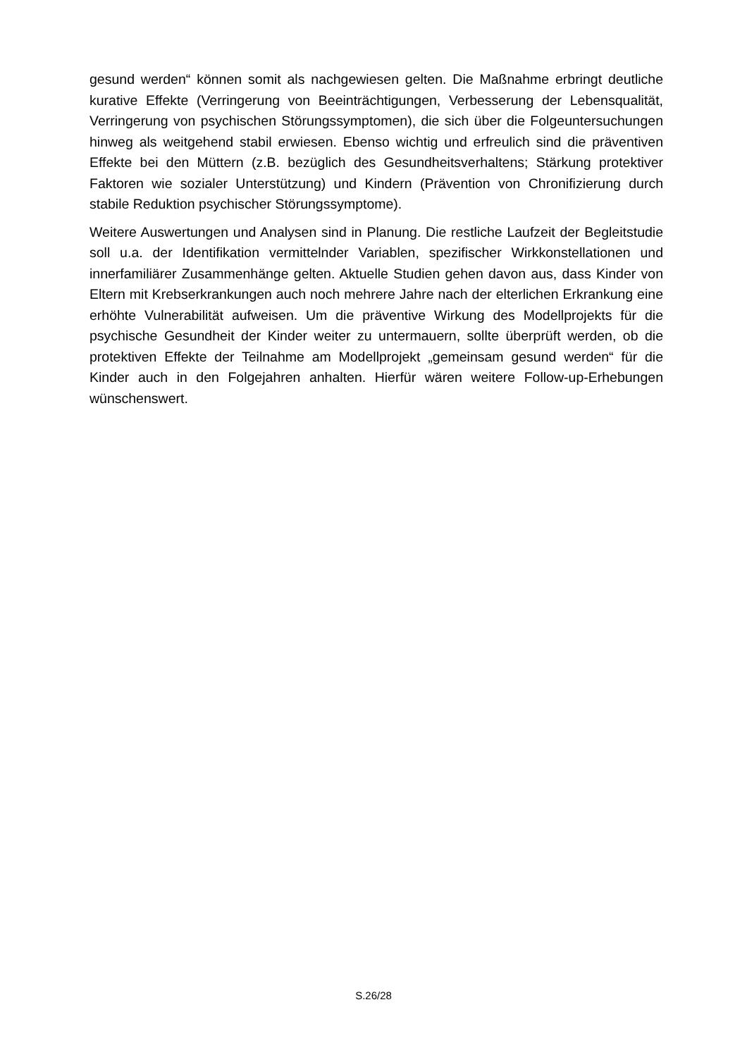gesund werden“ können somit als nachgewiesen gelten. Die Maßnahme erbringt deutliche kurative Effekte (Verringerung von Beeinträchtigungen, Verbesserung der Lebensqualität, Verringerung von psychischen Störungssymptomen), die sich über die Folgeuntersuchungen hinweg als weitgehend stabil erwiesen. Ebenso wichtig und erfreulich sind die präventiven Effekte bei den Müttern (z.B. bezüglich des Gesundheitsverhaltens; Stärkung protektiver Faktoren wie sozialer Unterstützung) und Kindern (Prävention von Chronifizierung durch stabile Reduktion psychischer Störungssymptome).
Weitere Auswertungen und Analysen sind in Planung. Die restliche Laufzeit der Begleitstudie soll u.a. der Identifikation vermittelnder Variablen, spezifischer Wirkkonstellationen und innerfamiliärer Zusammenhänge gelten. Aktuelle Studien gehen davon aus, dass Kinder von Eltern mit Krebserkrankungen auch noch mehrere Jahre nach der elterlichen Erkrankung eine erhöhte Vulnerabilität aufweisen. Um die präventive Wirkung des Modellprojekts für die psychische Gesundheit der Kinder weiter zu untermauern, sollte überprüft werden, ob die protektiven Effekte der Teilnahme am Modellprojekt „gemeinsam gesund werden“ für die Kinder auch in den Folgejahren anhalten. Hierfür wären weitere Follow-up-Erhebungen wünschenswert.
S.26/28